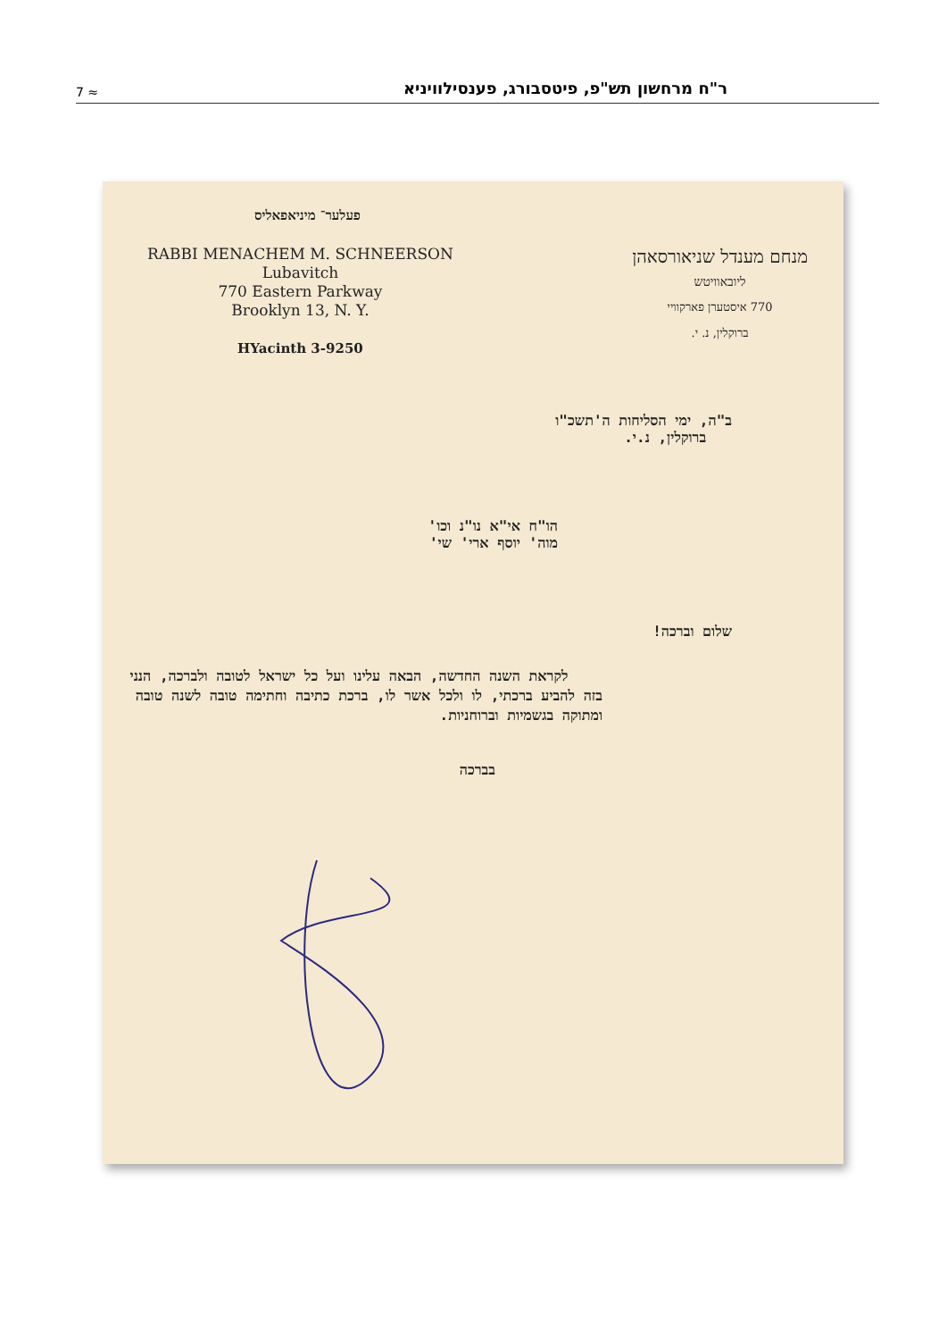7 ≈ ר"ח מרחשון תש"פ, פיטסבורג, פענסילוויניא
פעלער־ מיניאפאליס
RABBI MENACHEM M. SCHNEERSON
Lubavitch
770 Eastern Parkway
Brooklyn 13, N. Y.
HYacinth 3-9250
מנחם מענדל שניאורסאהן
ליובאוויטש
770 איסטערן פארקוויי
ברוקלין, נ. י.
ב"ה, ימי הסליחות ה'תשכ"ו
ברוקלין, נ.י.
הו"ח אי"א נו"נ וכו'
מוה' יוסף ארי' שי'
שלום וברכה!
לקראת השנה החדשה, הבאה עלינו ועל כל ישראל לטובה ולברכה, הנני בזה להביע ברכתי, לו ולכל אשר לו, ברכת כתיבה וחתימה טובה לשנה טובה ומתוקה בגשמיות וברוחניות.
בברכה